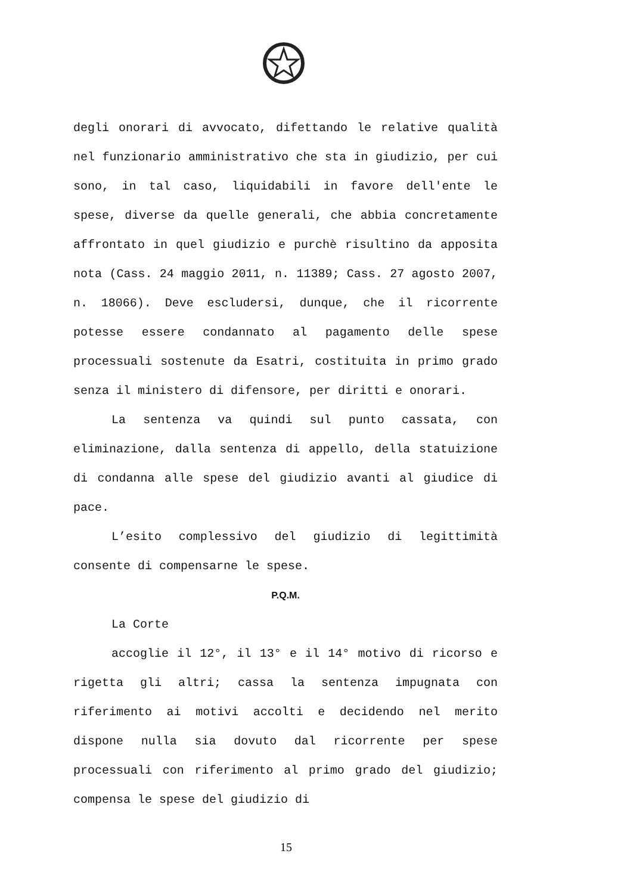degli onorari di avvocato, difettando le relative qualità nel funzionario amministrativo che sta in giudizio, per cui sono, in tal caso, liquidabili in favore dell'ente le spese, diverse da quelle generali, che abbia concretamente affrontato in quel giudizio e purchè risultino da apposita nota (Cass. 24 maggio 2011, n. 11389; Cass. 27 agosto 2007, n. 18066). Deve escludersi, dunque, che il ricorrente potesse essere condannato al pagamento delle spese processuali sostenute da Esatri, costituita in primo grado senza il ministero di difensore, per diritti e onorari.
La sentenza va quindi sul punto cassata, con eliminazione, dalla sentenza di appello, della statuizione di condanna alle spese del giudizio avanti al giudice di pace.
L’esito complessivo del giudizio di legittimità consente di compensarne le spese.
P.Q.M.
La Corte
accoglie il 12°, il 13° e il 14° motivo di ricorso e rigetta gli altri; cassa la sentenza impugnata con riferimento ai motivi accolti e decidendo nel merito dispone nulla sia dovuto dal ricorrente per spese processuali con riferimento al primo grado del giudizio; compensa le spese del giudizio di
15